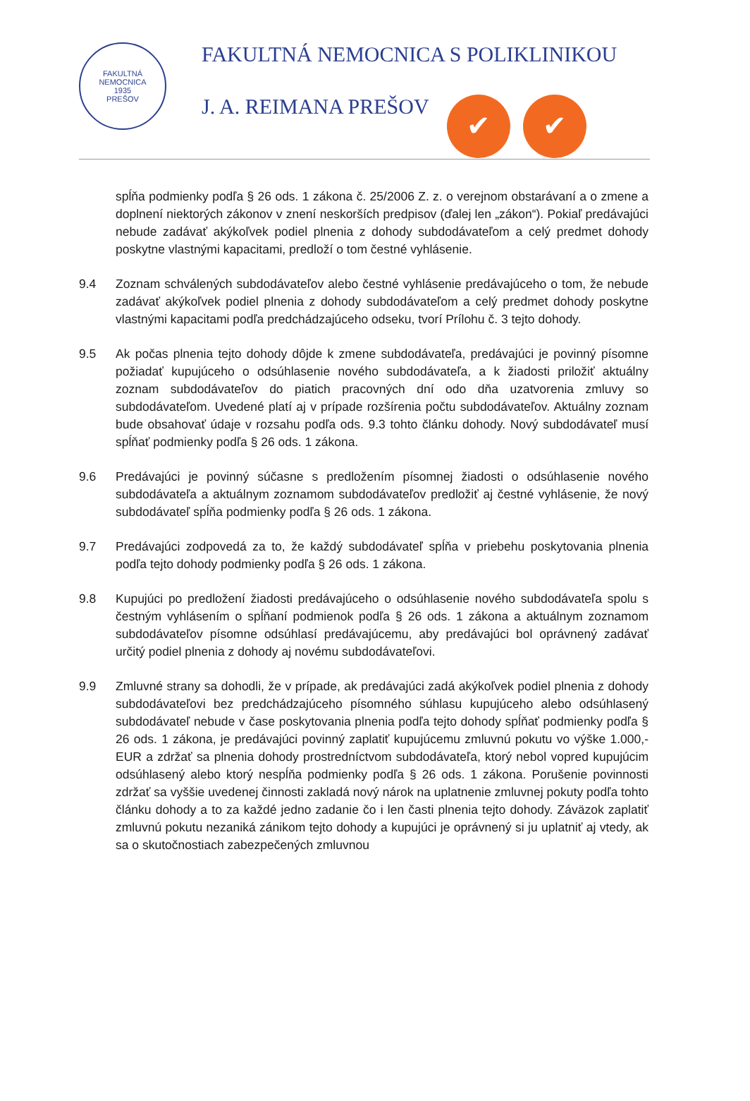FAKULTNÁ NEMOCNICA
1935
PREŠOV
FAKULTNÁ NEMOCNICA S POLIKLINIKOU
J. A. REIMANA PREŠOV ✔ ✔
spĺňa podmienky podľa § 26 ods. 1 zákona č. 25/2006 Z. z. o verejnom obstarávaní a o zmene a doplnení niektorých zákonov v znení neskorších predpisov (ďalej len „zákon“). Pokiaľ predávajúci nebude zadávať akýkoľvek podiel plnenia z dohody subdodávateľom a celý predmet dohody poskytne vlastnými kapacitami, predloží o tom čestné vyhlásenie.
9.4 Zoznam schválených subdodávateľov alebo čestné vyhlásenie predávajúceho o tom, že nebude zadávať akýkoľvek podiel plnenia z dohody subdodávateľom a celý predmet dohody poskytne vlastnými kapacitami podľa predchádzajúceho odseku, tvorí Prílohu č. 3 tejto dohody.
9.5 Ak počas plnenia tejto dohody dôjde k zmene subdodávateľa, predávajúci je povinný písomne požiadať kupujúceho o odsúhlasenie nového subdodávateľa, a k žiadosti priložiť aktuálny zoznam subdodávateľov do piatich pracovných dní odo dňa uzatvorenia zmluvy so subdodávateľom. Uvedené platí aj v prípade rozšírenia počtu subdodávateľov. Aktuálny zoznam bude obsahovať údaje v rozsahu podľa ods. 9.3 tohto článku dohody. Nový subdodávateľ musí spĺňať podmienky podľa § 26 ods. 1 zákona.
9.6 Predávajúci je povinný súčasne s predložením písomnej žiadosti o odsúhlasenie nového subdodávateľa a aktuálnym zoznamom subdodávateľov predložiť aj čestné vyhlásenie, že nový subdodávateľ spĺňa podmienky podľa § 26 ods. 1 zákona.
9.7 Predávajúci zodpovedá za to, že každý subdodávateľ spĺňa v priebehu poskytovania plnenia podľa tejto dohody podmienky podľa § 26 ods. 1 zákona.
9.8 Kupujúci po predložení žiadosti predávajúceho o odsúhlasenie nového subdodávateľa spolu s čestným vyhlásením o spĺňaní podmienok podľa § 26 ods. 1 zákona a aktuálnym zoznamom subdodávateľov písomne odsúhlasí predávajúcemu, aby predávajúci bol oprávnený zadávať určitý podiel plnenia z dohody aj novému subdodávateľovi.
9.9 Zmluvné strany sa dohodli, že v prípade, ak predávajúci zadá akýkoľvek podiel plnenia z dohody subdodávateľovi bez predchádzajúceho písomného súhlasu kupujúceho alebo odsúhlasený subdodávateľ nebude v čase poskytovania plnenia podľa tejto dohody spĺňať podmienky podľa § 26 ods. 1 zákona, je predávajúci povinný zaplatiť kupujúcemu zmluvnú pokutu vo výške 1.000,- EUR a zdržať sa plnenia dohody prostredníctvom subdodávateľa, ktorý nebol vopred kupujúcim odsúhlasený alebo ktorý nespĺňa podmienky podľa § 26 ods. 1 zákona. Porušenie povinnosti zdržať sa vyššie uvedenej činnosti zakladá nový nárok na uplatnenie zmluvnej pokuty podľa tohto článku dohody a to za každé jedno zadanie čo i len časti plnenia tejto dohody. Záväzok zaplatiť zmluvnú pokutu nezaniká zánikom tejto dohody a kupujúci je oprávnený si ju uplatniť aj vtedy, ak sa o skutočnostiach zabezpečených zmluvnou